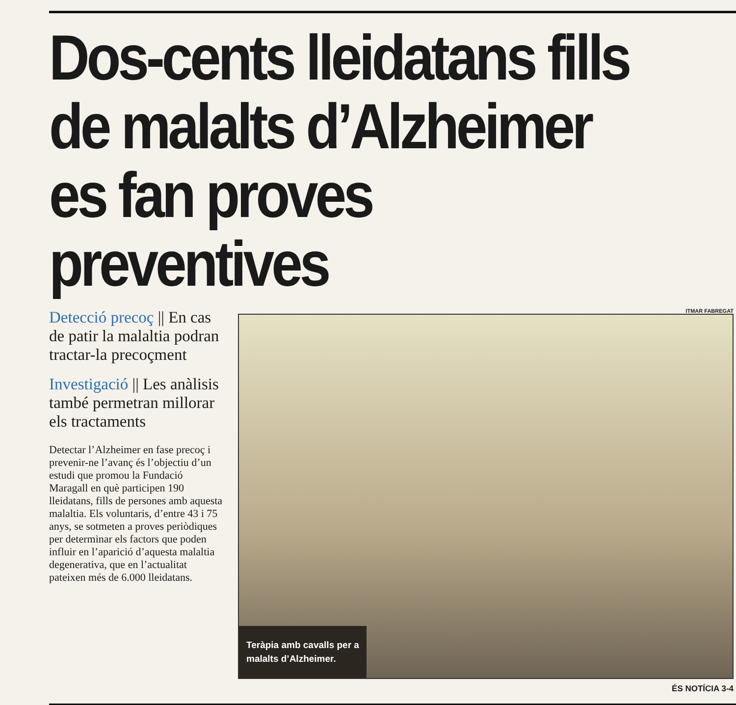Dos-cents lleidatans fills de malalts d’Alzheimer es fan proves preventives
Detecció precoç || En cas de patir la malaltia podran tractar-la precoçment
Investigació || Les anàlisis també permetran millorar els tractaments
Detectar l’Alzheimer en fase precoç i prevenir-ne l’avanç és l’objectiu d’un estudi que promou la Fundació Maragall en què participen 190 lleidatans, fills de persones amb aquesta malaltia. Els voluntaris, d’entre 43 i 75 anys, se sotmeten a proves periòdiques per determinar els factors que poden influir en l’aparició d’aquesta malaltia degenerativa, que en l’actualitat pateixen més de 6.000 lleidatans.
ITMAR FABREGAT
Teràpia amb cavalls per a malalts d’Alzheimer.
ÉS NOTÍCIA 3-4